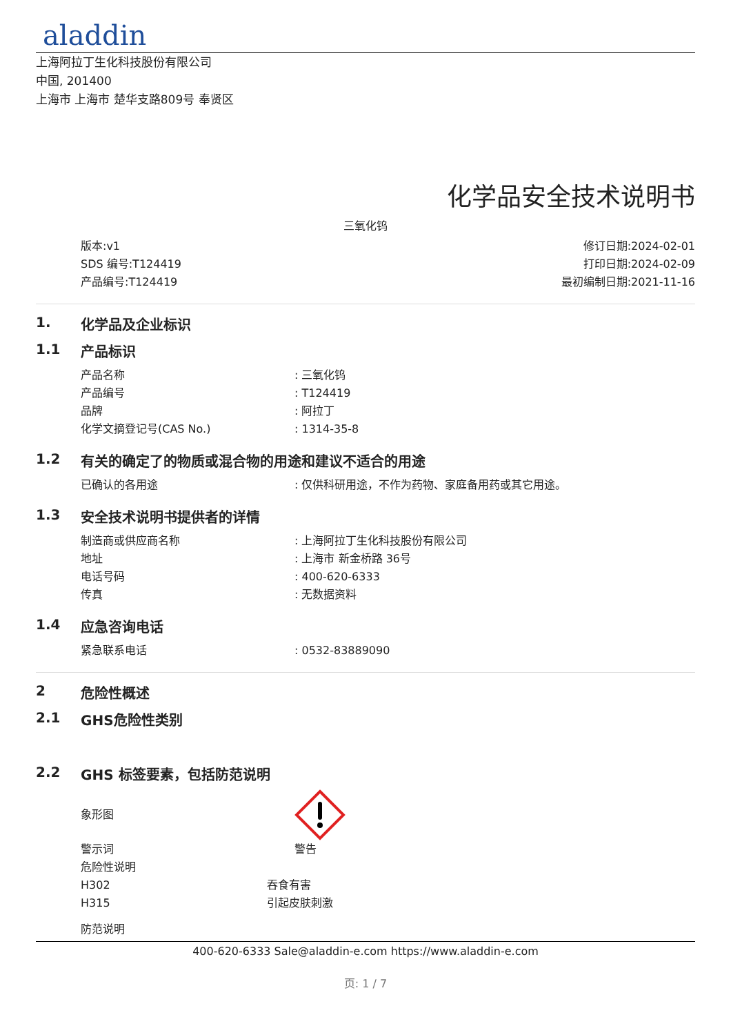aladdin
上海阿拉丁生化科技股份有限公司
中国, 201400
上海市 上海市 楚华支路809号 奉贤区
化学品安全技术说明书
三氧化钨
版本:v1
SDS 编号:T124419
产品编号:T124419
修订日期:2024-02-01
打印日期:2024-02-09
最初编制日期:2021-11-16
1. 化学品及企业标识
1.1 产品标识
产品名称: 三氧化钨
产品编号: T124419
品牌: 阿拉丁
化学文摘登记号(CAS No.): 1314-35-8
1.2 有关的确定了的物质或混合物的用途和建议不适合的用途
已确认的各用途: 仅供科研用途，不作为药物、家庭备用药或其它用途。
1.3 安全技术说明书提供者的详情
制造商或供应商名称: 上海阿拉丁生化科技股份有限公司
地址: 上海市 新金桥路 36号
电话号码: 400-620-6333
传真: 无数据资料
1.4 应急咨询电话
紧急联系电话: 0532-83889090
2 危险性概述
2.1 GHS危险性类别
2.2 GHS 标签要素，包括防范说明
象形图
警示词 警告
危险性说明
H302 吞食有害
H315 引起皮肤刺激
防范说明
400-620-6333 Sale@aladdin-e.com https://www.aladdin-e.com
页: 1 / 7